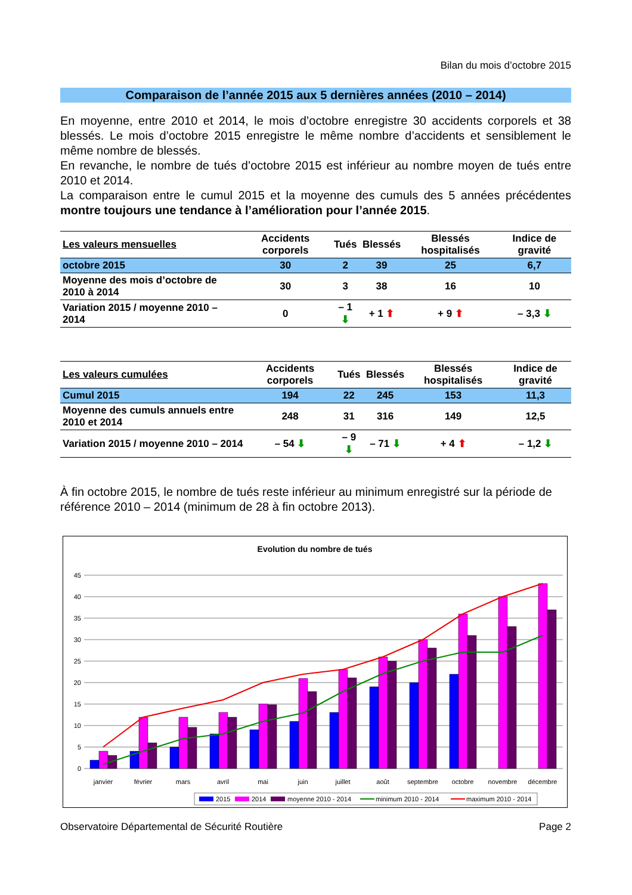Bilan du mois d’octobre 2015
Comparaison de l’année 2015 aux 5 dernières années (2010 – 2014)
En moyenne, entre 2010 et 2014, le mois d’octobre enregistre 30 accidents corporels et 38 blessés. Le mois d’octobre 2015 enregistre le même nombre d’accidents et sensiblement le même nombre de blessés.
En revanche, le nombre de tués d’octobre 2015 est inférieur au nombre moyen de tués entre 2010 et 2014.
La comparaison entre le cumul 2015 et la moyenne des cumuls des 5 années précédentes montre toujours une tendance à l’amélioration pour l’année 2015.
| Les valeurs mensuelles | Accidents corporels | Tués | Blessés | Blessés hospitalisés | Indice de gravité |
| --- | --- | --- | --- | --- | --- |
| octobre 2015 | 30 | 2 | 39 | 25 | 6,7 |
| Moyenne des mois d’octobre de 2010 à 2014 | 30 | 3 | 38 | 16 | 10 |
| Variation 2015 / moyenne 2010 – 2014 | 0 | – 1 ⬇ | + 1 ⬆ | + 9 ⬆ | – 3,3 ⬇ |
| Les valeurs cumulées | Accidents corporels | Tués | Blessés | Blessés hospitalisés | Indice de gravité |
| --- | --- | --- | --- | --- | --- |
| Cumul 2015 | 194 | 22 | 245 | 153 | 11,3 |
| Moyenne des cumuls annuels entre 2010 et 2014 | 248 | 31 | 316 | 149 | 12,5 |
| Variation 2015 / moyenne 2010 – 2014 | – 54 ⬇ | – 9 ⬇ | – 71 ⬇ | + 4 ⬆ | – 1,2 ⬇ |
À fin octobre 2015, le nombre de tués reste inférieur au minimum enregistré sur la période de référence 2010 – 2014 (minimum de 28 à fin octobre 2013).
Evolution du nombre de tués
45
40
35
30
25
20
15
10
5
0
janvier
février
mars
avril
mai
juin
juillet
août
septembre
octobre
novembre
décembre
2015
2014
moyenne 2010 - 2014
minimum 2010 - 2014
maximum 2010 - 2014
Observatoire Départemental de Sécurité Routière Page 2